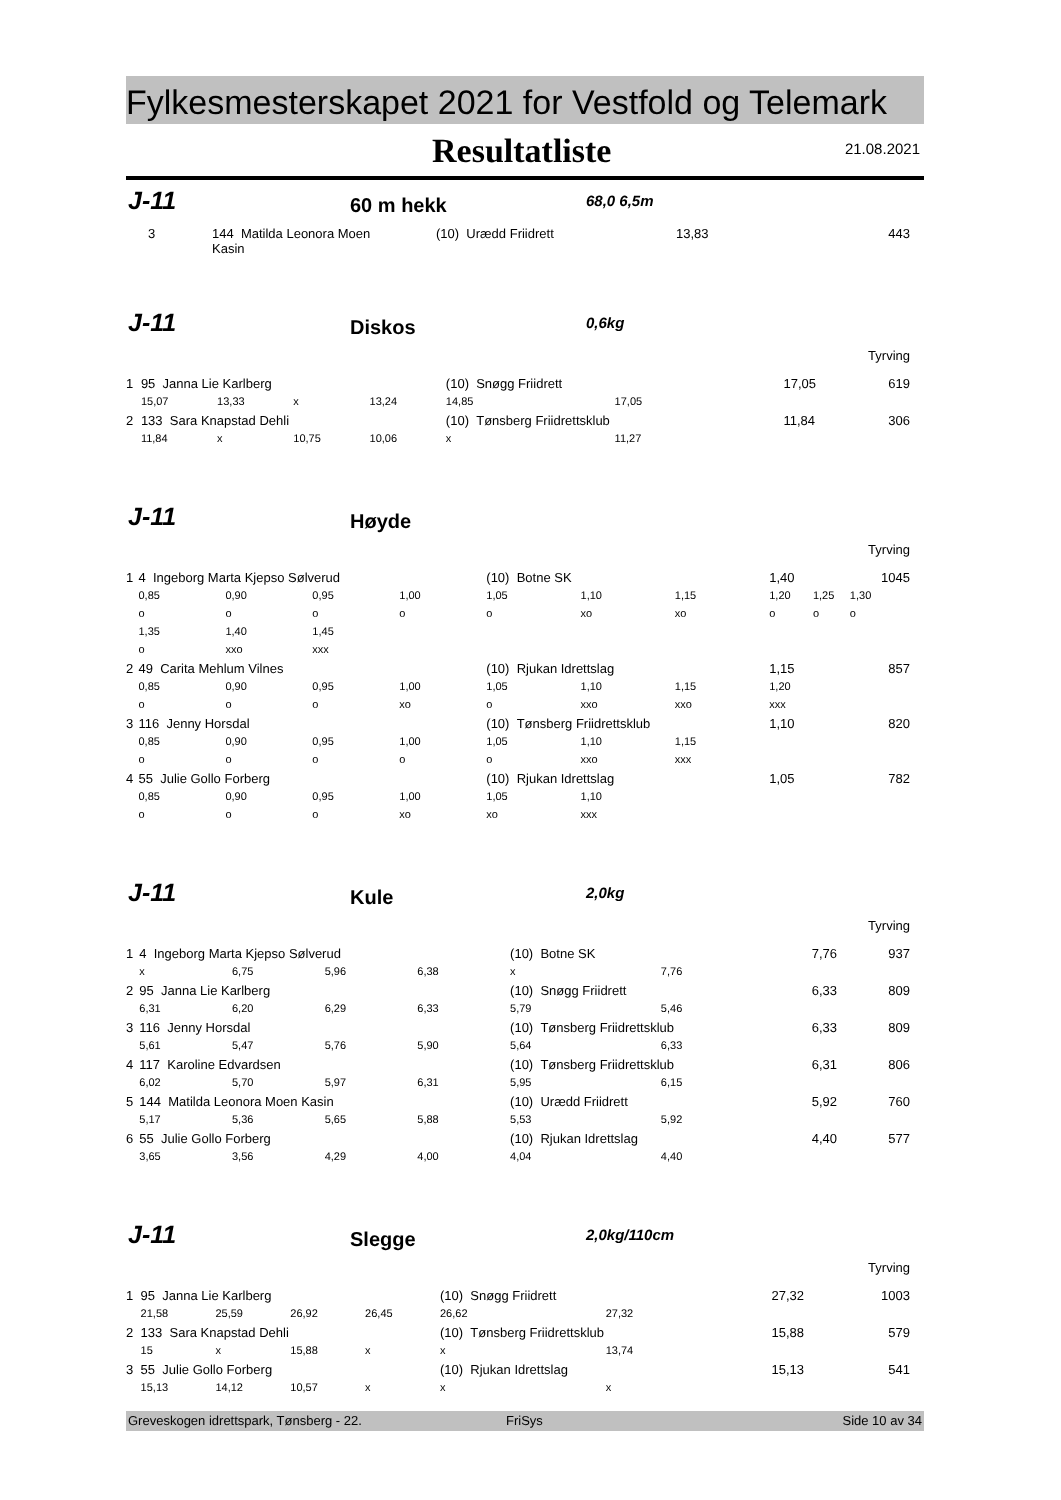Fylkesmesterskapet 2021 for Vestfold og Telemark
Resultatliste 21.08.2021
J-11 60 m hekk 68,0 6,5m
| 3 | 144 Matilda Leonora Moen Kasin | (10) Urædd Friidrett | 13,83 | 443 |
J-11 Diskos 0,6kg
Tyrving
| 1 | 95 Janna Lie Karlberg | | | | (10) Snøgg Friidrett | | | 17,05 | 619 |
| | 15,07 | 13,33 | x | 13,24 | 14,85 | 17,05 | | | |
| 2 | 133 Sara Knapstad Dehli | | | | (10) Tønsberg Friidrettsklub | | | 11,84 | 306 |
| | 11,84 | x | 10,75 | 10,06 | x | 11,27 | | | |
J-11 Høyde
Tyrving
| 1 | 4 Ingeborg Marta Kjepso Sølverud | | | | (10) Botne SK | | | 1,40 | | 1045 |
| | 0,85 | 0,90 | 0,95 | 1,00 | 1,05 | 1,10 | 1,15 | 1,20 | 1,25 | 1,30 |
| | o | o | o | o | o | xo | xo | o | o | o |
| | 1,35 | 1,40 | 1,45 | | | | | | | |
| | o | xxo | xxx | | | | | | | |
| 2 | 49 Carita Mehlum Vilnes | | | | (10) Rjukan Idrettslag | | | 1,15 | | 857 |
| | 0,85 | 0,90 | 0,95 | 1,00 | 1,05 | 1,10 | 1,15 | 1,20 | | |
| | o | o | o | xo | o | xxo | xxo | xxx | | |
| 3 | 116 Jenny Horsdal | | | | (10) Tønsberg Friidrettsklub | | | 1,10 | | 820 |
| | 0,85 | 0,90 | 0,95 | 1,00 | 1,05 | 1,10 | 1,15 | | | |
| | o | o | o | o | o | xxo | xxx | | | |
| 4 | 55 Julie Gollo Forberg | | | | (10) Rjukan Idrettslag | | | 1,05 | | 782 |
| | 0,85 | 0,90 | 0,95 | 1,00 | 1,05 | 1,10 | | | | |
| | o | o | o | xo | xo | xxx | | | | |
J-11 Kule 2,0kg
Tyrving
| 1 | 4 Ingeborg Marta Kjepso Sølverud | | | | (10) Botne SK | | | 7,76 | 937 |
| | x | 6,75 | 5,96 | 6,38 | x | 7,76 | | | |
| 2 | 95 Janna Lie Karlberg | | | | (10) Snøgg Friidrett | | | 6,33 | 809 |
| | 6,31 | 6,20 | 6,29 | 6,33 | 5,79 | 5,46 | | | |
| 3 | 116 Jenny Horsdal | | | | (10) Tønsberg Friidrettsklub | | | 6,33 | 809 |
| | 5,61 | 5,47 | 5,76 | 5,90 | 5,64 | 6,33 | | | |
| 4 | 117 Karoline Edvardsen | | | | (10) Tønsberg Friidrettsklub | | | 6,31 | 806 |
| | 6,02 | 5,70 | 5,97 | 6,31 | 5,95 | 6,15 | | | |
| 5 | 144 Matilda Leonora Moen Kasin | | | | (10) Urædd Friidrett | | | 5,92 | 760 |
| | 5,17 | 5,36 | 5,65 | 5,88 | 5,53 | 5,92 | | | |
| 6 | 55 Julie Gollo Forberg | | | | (10) Rjukan Idrettslag | | | 4,40 | 577 |
| | 3,65 | 3,56 | 4,29 | 4,00 | 4,04 | 4,40 | | | |
J-11 Slegge 2,0kg/110cm
Tyrving
| 1 | 95 Janna Lie Karlberg | | | | (10) Snøgg Friidrett | | | 27,32 | 1003 |
| | 21,58 | 25,59 | 26,92 | 26,45 | 26,62 | 27,32 | | | |
| 2 | 133 Sara Knapstad Dehli | | | | (10) Tønsberg Friidrettsklub | | | 15,88 | 579 |
| | 15 | x | 15,88 | x | x | 13,74 | | | |
| 3 | 55 Julie Gollo Forberg | | | | (10) Rjukan Idrettslag | | | 15,13 | 541 |
| | 15,13 | 14,12 | 10,57 | x | x | x | | | |
Greveskogen idrettspark, Tønsberg - 22. FriSys Side 10 av 34